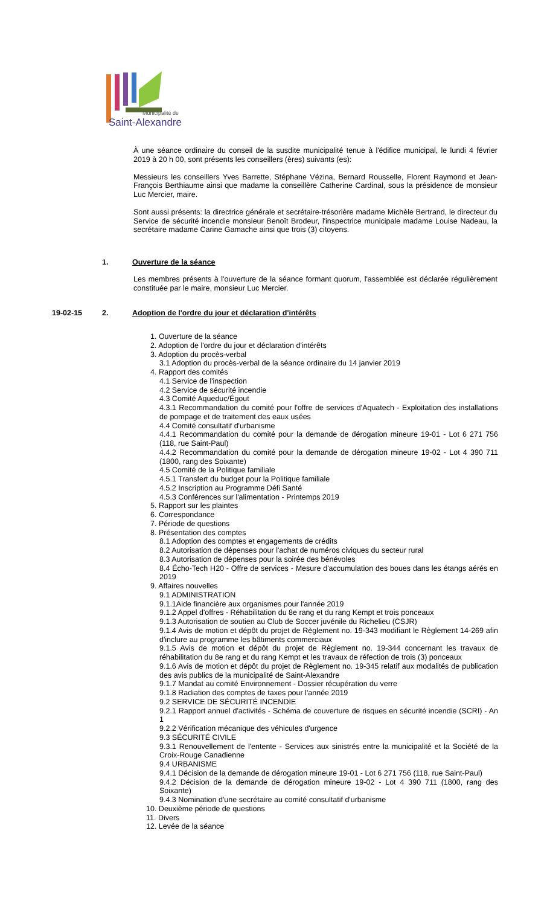Municipalité de
Saint-Alexandre
À une séance ordinaire du conseil de la susdite municipalité tenue à l'édifice municipal, le lundi 4 février 2019 à 20 h 00, sont présents les conseillers (ères) suivants (es):
Messieurs les conseillers Yves Barrette, Stéphane Vézina, Bernard Rousselle, Florent Raymond et Jean-François Berthiaume ainsi que madame la conseillère Catherine Cardinal, sous la présidence de monsieur Luc Mercier, maire.
Sont aussi présents: la directrice générale et secrétaire-trésorière madame Michèle Bertrand, le directeur du Service de sécurité incendie monsieur Benoît Brodeur, l'inspectrice municipale madame Louise Nadeau, la secrétaire madame Carine Gamache ainsi que trois (3) citoyens.
1. Ouverture de la séance
Les membres présents à l'ouverture de la séance formant quorum, l'assemblée est déclarée régulièrement constituée par le maire, monsieur Luc Mercier.
19-02-15 2. Adoption de l'ordre du jour et déclaration d'intérêts
1. Ouverture de la séance
2. Adoption de l'ordre du jour et déclaration d'intérêts
3. Adoption du procès-verbal
3.1 Adoption du procès-verbal de la séance ordinaire du 14 janvier 2019
4. Rapport des comités
4.1 Service de l'inspection
4.2 Service de sécurité incendie
4.3 Comité Aqueduc/Égout
4.3.1 Recommandation du comité pour l'offre de services d'Aquatech - Exploitation des installations de pompage et de traitement des eaux usées
4.4 Comité consultatif d'urbanisme
4.4.1 Recommandation du comité pour la demande de dérogation mineure 19-01 - Lot 6 271 756 (118, rue Saint-Paul)
4.4.2 Recommandation du comité pour la demande de dérogation mineure 19-02 - Lot 4 390 711 (1800, rang des Soixante)
4.5 Comité de la Politique familiale
4.5.1 Transfert du budget pour la Politique familiale
4.5.2 Inscription au Programme Défi Santé
4.5.3 Conférences sur l'alimentation - Printemps 2019
5. Rapport sur les plaintes
6. Correspondance
7. Période de questions
8. Présentation des comptes
8.1 Adoption des comptes et engagements de crédits
8.2 Autorisation de dépenses pour l'achat de numéros civiques du secteur rural
8.3 Autorisation de dépenses pour la soirée des bénévoles
8.4 Écho-Tech H20 - Offre de services - Mesure d'accumulation des boues dans les étangs aérés en 2019
9. Affaires nouvelles
9.1 ADMINISTRATION
9.1.1Aide financière aux organismes pour l'année 2019
9.1.2 Appel d'offres - Réhabilitation du 8e rang et du rang Kempt et trois ponceaux
9.1.3 Autorisation de soutien au Club de Soccer juvénile du Richelieu (CSJR)
9.1.4 Avis de motion et dépôt du projet de Règlement no. 19-343 modifiant le Règlement 14-269 afin d'inclure au programme les bâtiments commerciaux
9.1.5 Avis de motion et dépôt du projet de Règlement no. 19-344 concernant les travaux de réhabilitation du 8e rang et du rang Kempt et les travaux de réfection de trois (3) ponceaux
9.1.6 Avis de motion et dépôt du projet de Règlement no. 19-345 relatif aux modalités de publication des avis publics de la municipalité de Saint-Alexandre
9.1.7 Mandat au comité Environnement - Dossier récupération du verre
9.1.8 Radiation des comptes de taxes pour l'année 2019
9.2 SERVICE DE SÉCURITÉ INCENDIE
9.2.1 Rapport annuel d'activités - Schéma de couverture de risques en sécurité incendie (SCRI) - An 1
9.2.2 Vérification mécanique des véhicules d'urgence
9.3 SÉCURITÉ CIVILE
9.3.1 Renouvellement de l'entente - Services aux sinistrés entre la municipalité et la Société de la Croix-Rouge Canadienne
9.4 URBANISME
9.4.1 Décision de la demande de dérogation mineure 19-01 - Lot 6 271 756 (118, rue Saint-Paul)
9.4.2 Décision de la demande de dérogation mineure 19-02 - Lot 4 390 711 (1800, rang des Soixante)
9.4.3 Nomination d'une secrétaire au comité consultatif d'urbanisme
10. Deuxième période de questions
11. Divers
12. Levée de la séance